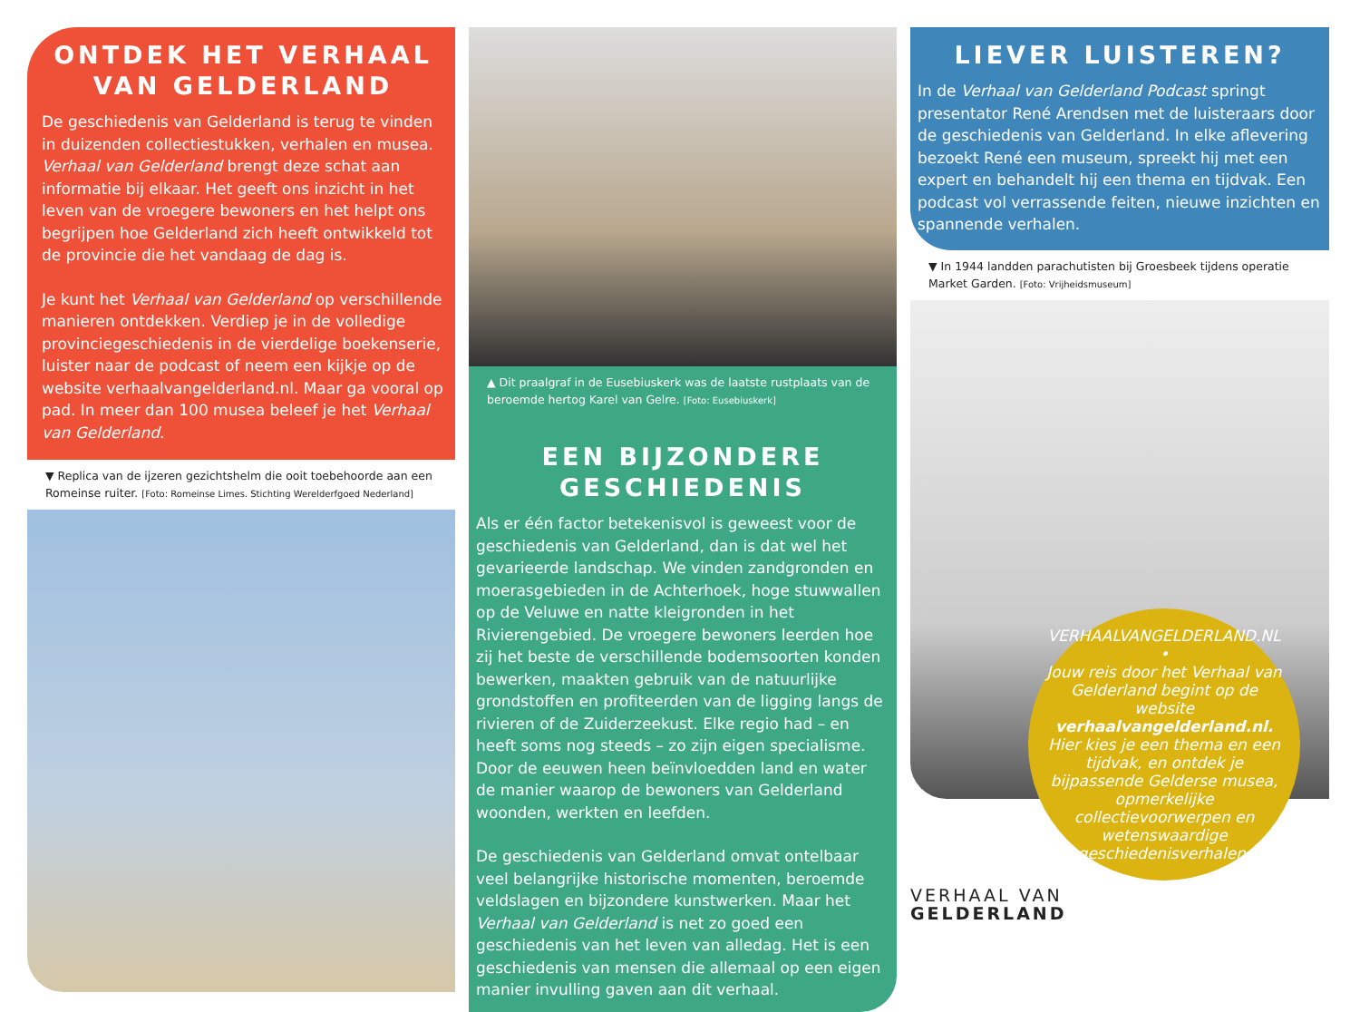ONTDEK HET VERHAAL VAN GELDERLAND
De geschiedenis van Gelderland is terug te vinden in duizenden collectiestukken, verhalen en musea. Verhaal van Gelderland brengt deze schat aan informatie bij elkaar. Het geeft ons inzicht in het leven van de vroegere bewoners en het helpt ons begrijpen hoe Gelderland zich heeft ontwikkeld tot de provincie die het vandaag de dag is.
Je kunt het Verhaal van Gelderland op verschillende manieren ontdekken. Verdiep je in de volledige provinciegeschiedenis in de vierdelige boekenserie, luister naar de podcast of neem een kijkje op de website verhaalvangelderland.nl. Maar ga vooral op pad. In meer dan 100 musea beleef je het Verhaal van Gelderland.
▼ Replica van de ijzeren gezichtshelm die ooit toebehoorde aan een Romeinse ruiter. [Foto: Romeinse Limes. Stichting Werelderfgoed Nederland]
▲ Dit praalgraf in de Eusebiuskerk was de laatste rustplaats van de beroemde hertog Karel van Gelre. [Foto: Eusebiuskerk]
EEN BIJZONDERE GESCHIEDENIS
Als er één factor betekenisvol is geweest voor de geschiedenis van Gelderland, dan is dat wel het gevarieerde landschap. We vinden zandgronden en moerasgebieden in de Achterhoek, hoge stuwwallen op de Veluwe en natte kleigronden in het Rivierengebied. De vroegere bewoners leerden hoe zij het beste de verschillende bodemsoorten konden bewerken, maakten gebruik van de natuurlijke grondstoffen en profiteerden van de ligging langs de rivieren of de Zuiderzeekust. Elke regio had – en heeft soms nog steeds – zo zijn eigen specialisme. Door de eeuwen heen beïnvloedden land en water de manier waarop de bewoners van Gelderland woonden, werkten en leefden.
De geschiedenis van Gelderland omvat ontelbaar veel belangrijke historische momenten, beroemde veldslagen en bijzondere kunstwerken. Maar het Verhaal van Gelderland is net zo goed een geschiedenis van het leven van alledag. Het is een geschiedenis van mensen die allemaal op een eigen manier invulling gaven aan dit verhaal.
LIEVER LUISTEREN?
In de Verhaal van Gelderland Podcast springt presentator René Arendsen met de luisteraars door de geschiedenis van Gelderland. In elke aflevering bezoekt René een museum, spreekt hij met een expert en behandelt hij een thema en tijdvak. Een podcast vol verrassende feiten, nieuwe inzichten en spannende verhalen.
▼ In 1944 landden parachutisten bij Groesbeek tijdens operatie Market Garden. [Foto: Vrijheidsmuseum]
VERHAALVANGELDERLAND.NL •
Jouw reis door het Verhaal van Gelderland begint op de website verhaalvangelderland.nl. Hier kies je een thema en een tijdvak, en ontdek je bijpassende Gelderse musea, opmerkelijke collectievoorwerpen en wetenswaardige geschiedenisverhalen.
VERHAAL VAN
GELDERLAND